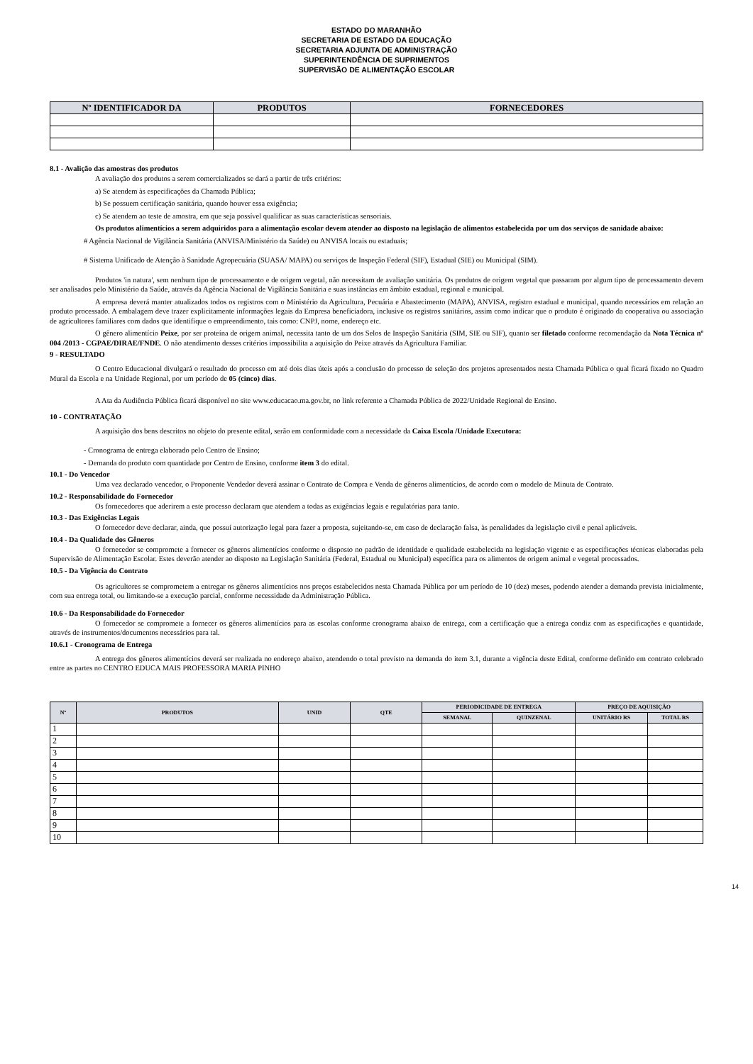ESTADO DO MARANHÃO
SECRETARIA DE ESTADO DA EDUCAÇÃO
SECRETARIA ADJUNTA DE ADMINISTRAÇÃO
SUPERINTENDÊNCIA DE SUPRIMENTOS
SUPERVISÃO DE ALIMENTAÇÃO ESCOLAR
| Nº IDENTIFICADOR DA | PRODUTOS | FORNECEDORES |
| --- | --- | --- |
8.1 - Avalição das amostras dos produtos
A avaliação dos produtos a serem comercializados se dará a partir de três critérios:
a) Se atendem às especificações da Chamada Pública;
b) Se possuem certificação sanitária, quando houver essa exigência;
c) Se atendem ao teste de amostra, em que seja possível qualificar as suas características sensoriais.
Os produtos alimentícios a serem adquiridos para a alimentação escolar devem atender ao disposto na legislação de alimentos estabelecida por um dos serviços de sanidade abaixo:
# Agência Nacional de Vigilância Sanitária (ANVISA/Ministério da Saúde) ou ANVISA locais ou estaduais;
# Sistema Unificado de Atenção à Sanidade Agropecuária (SUASA/ MAPA) ou serviços de Inspeção Federal (SIF), Estadual (SIE) ou Municipal (SIM).
Produtos 'in natura', sem nenhum tipo de processamento e de origem vegetal, não necessitam de avaliação sanitária. Os produtos de origem vegetal que passaram por algum tipo de processamento devem ser analisados pelo Ministério da Saúde, através da Agência Nacional de Vigilância Sanitária e suas instâncias em âmbito estadual, regional e municipal.
A empresa deverá manter atualizados todos os registros com o Ministério da Agricultura, Pecuária e Abastecimento (MAPA), ANVISA, registro estadual e municipal, quando necessários em relação ao produto processado. A embalagem deve trazer explicitamente informações legais da Empresa beneficiadora, inclusive os registros sanitários, assim como indicar que o produto é originado da cooperativa ou associação de agricultores familiares com dados que identifique o empreendimento, tais como: CNPJ, nome, endereço etc.
O gênero alimentício Peixe, por ser proteína de origem animal, necessita tanto de um dos Selos de Inspeção Sanitária (SIM, SIE ou SIF), quanto ser filetado conforme recomendação da Nota Técnica nº 004 /2013 - CGPAE/DIRAE/FNDE. O não atendimento desses critérios impossibilita a aquisição do Peixe através da Agricultura Familiar.
9 - RESULTADO
O Centro Educacional divulgará o resultado do processo em até dois dias úteis após a conclusão do processo de seleção dos projetos apresentados nesta Chamada Pública o qual ficará fixado no Quadro Mural da Escola e na Unidade Regional, por um período de 05 (cinco) dias.
A Ata da Audiência Pública ficará disponível no site www.educacao.ma.gov.br, no link referente a Chamada Pública de 2022/Unidade Regional de Ensino.
10 - CONTRATAÇÃO
A aquisição dos bens descritos no objeto do presente edital, serão em conformidade com a necessidade da Caixa Escola /Unidade Executora:
- Cronograma de entrega elaborado pelo Centro de Ensino;
- Demanda do produto com quantidade por Centro de Ensino, conforme item 3 do edital.
10.1 - Do Vencedor
Uma vez declarado vencedor, o Proponente Vendedor deverá assinar o Contrato de Compra e Venda de gêneros alimentícios, de acordo com o modelo de Minuta de Contrato.
10.2 - Responsabilidade do Fornecedor
Os fornecedores que aderirem a este processo declaram que atendem a todas as exigências legais e regulatórias para tanto.
10.3 - Das Exigências Legais
O fornecedor deve declarar, ainda, que possuí autorização legal para fazer a proposta, sujeitando-se, em caso de declaração falsa, às penalidades da legislação civil e penal aplicáveis.
10.4 - Da Qualidade dos Gêneros
O fornecedor se compromete a fornecer os gêneros alimentícios conforme o disposto no padrão de identidade e qualidade estabelecida na legislação vigente e as especificações técnicas elaboradas pela Supervisão de Alimentação Escolar. Estes deverão atender ao disposto na Legislação Sanitária (Federal, Estadual ou Municipal) específica para os alimentos de origem animal e vegetal processados.
10.5 - Da Vigência do Contrato
Os agricultores se comprometem a entregar os gêneros alimentícios nos preços estabelecidos nesta Chamada Pública por um período de 10 (dez) meses, podendo atender a demanda prevista inicialmente, com sua entrega total, ou limitando-se a execução parcial, conforme necessidade da Administração Pública.
10.6 - Da Responsabilidade do Fornecedor
O fornecedor se compromete a fornecer os gêneros alimentícios para as escolas conforme cronograma abaixo de entrega, com a certificação que a entrega condiz com as especificações e quantidade, através de instrumentos/documentos necessários para tal.
10.6.1 - Cronograma de Entrega
A entrega dos gêneros alimentícios deverá ser realizada no endereço abaixo, atendendo o total previsto na demanda do item 3.1, durante a vigência deste Edital, conforme definido em contrato celebrado entre as partes no CENTRO EDUCA MAIS PROFESSORA MARIA PINHO
| Nº | PRODUTOS | UNID | QTE | PERIODICIDADE DE ENTREGA | | PREÇO DE AQUISIÇÃO | |
| --- | --- | --- | --- | --- | --- | --- | --- |
| | | | | SEMANAL | QUINZENAL | UNITÁRIO RS | TOTAL RS |
| 1 | | | | | | | |
| 2 | | | | | | | |
| 3 | | | | | | | |
| 4 | | | | | | | |
| 5 | | | | | | | |
| 6 | | | | | | | |
| 7 | | | | | | | |
| 8 | | | | | | | |
| 9 | | | | | | | |
| 10 | | | | | | | |
14